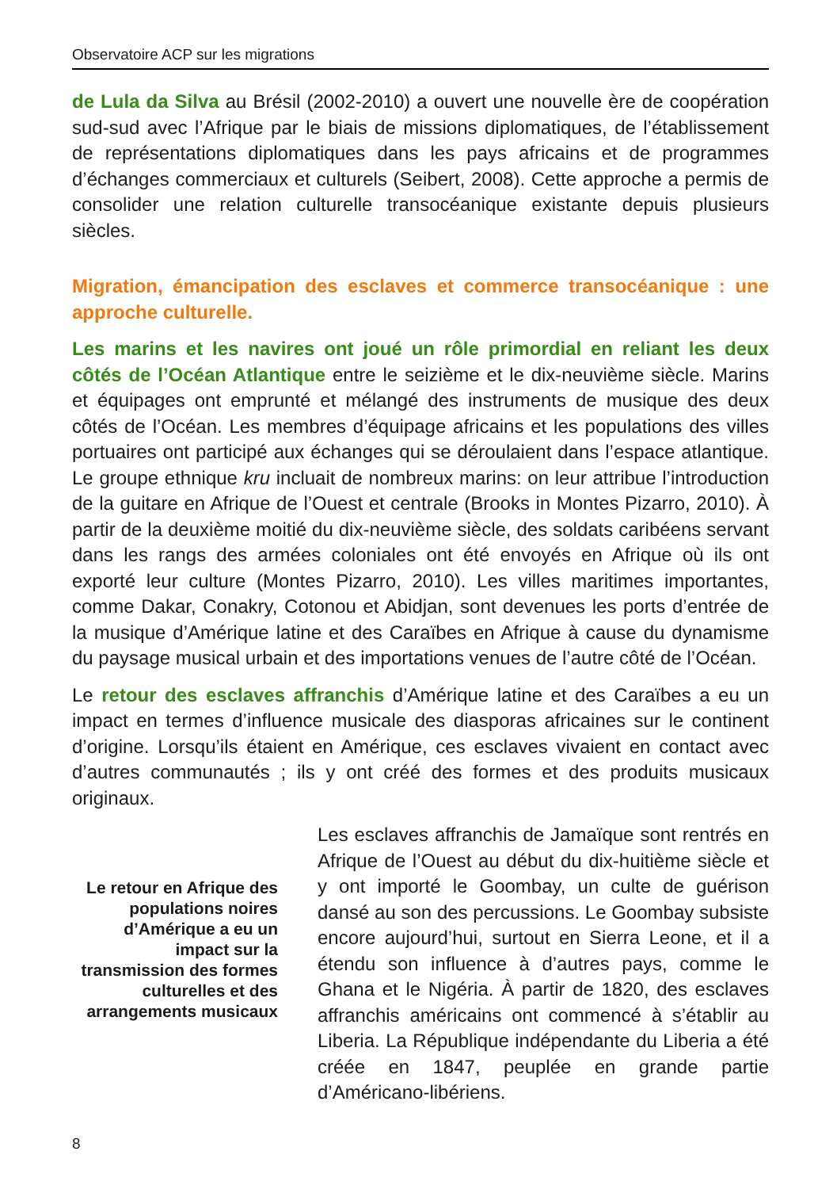Observatoire ACP sur les migrations
de Lula da Silva au Brésil (2002-2010) a ouvert une nouvelle ère de coopération sud-sud avec l’Afrique par le biais de missions diplomatiques, de l’établissement de représentations diplomatiques dans les pays africains et de programmes d’échanges commerciaux et culturels (Seibert, 2008). Cette approche a permis de consolider une relation culturelle transocéanique existante depuis plusieurs siècles.
Migration, émancipation des esclaves et commerce transocéanique : une approche culturelle.
Les marins et les navires ont joué un rôle primordial en reliant les deux côtés de l’Océan Atlantique entre le seizième et le dix-neuvième siècle. Marins et équipages ont emprunté et mélangé des instruments de musique des deux côtés de l’Océan. Les membres d’équipage africains et les populations des villes portuaires ont participé aux échanges qui se déroulaient dans l’espace atlantique. Le groupe ethnique kru incluait de nombreux marins: on leur attribue l’introduction de la guitare en Afrique de l’Ouest et centrale (Brooks in Montes Pizarro, 2010). À partir de la deuxième moitié du dix-neuvième siècle, des soldats caribéens servant dans les rangs des armées coloniales ont été envoyés en Afrique où ils ont exporté leur culture (Montes Pizarro, 2010). Les villes maritimes importantes, comme Dakar, Conakry, Cotonou et Abidjan, sont devenues les ports d’entrée de la musique d’Amérique latine et des Caraïbes en Afrique à cause du dynamisme du paysage musical urbain et des importations venues de l’autre côté de l’Océan.
Le retour des esclaves affranchis d’Amérique latine et des Caraïbes a eu un impact en termes d’influence musicale des diasporas africaines sur le continent d’origine. Lorsqu’ils étaient en Amérique, ces esclaves vivaient en contact avec d’autres communautés ; ils y ont créé des formes et des produits musicaux originaux.
Le retour en Afrique des populations noires d’Amérique a eu un impact sur la transmission des formes culturelles et des arrangements musicaux
Les esclaves affranchis de Jamaïque sont rentrés en Afrique de l’Ouest au début du dix-huitième siècle et y ont importé le Goombay, un culte de guérison dansé au son des percussions. Le Goombay subsiste encore aujourd’hui, surtout en Sierra Leone, et il a étendu son influence à d’autres pays, comme le Ghana et le Nigéria. À partir de 1820, des esclaves affranchis américains ont commencé à s’établir au Liberia. La République indépendante du Liberia a été créée en 1847, peuplée en grande partie d’Américano-libériens.
8